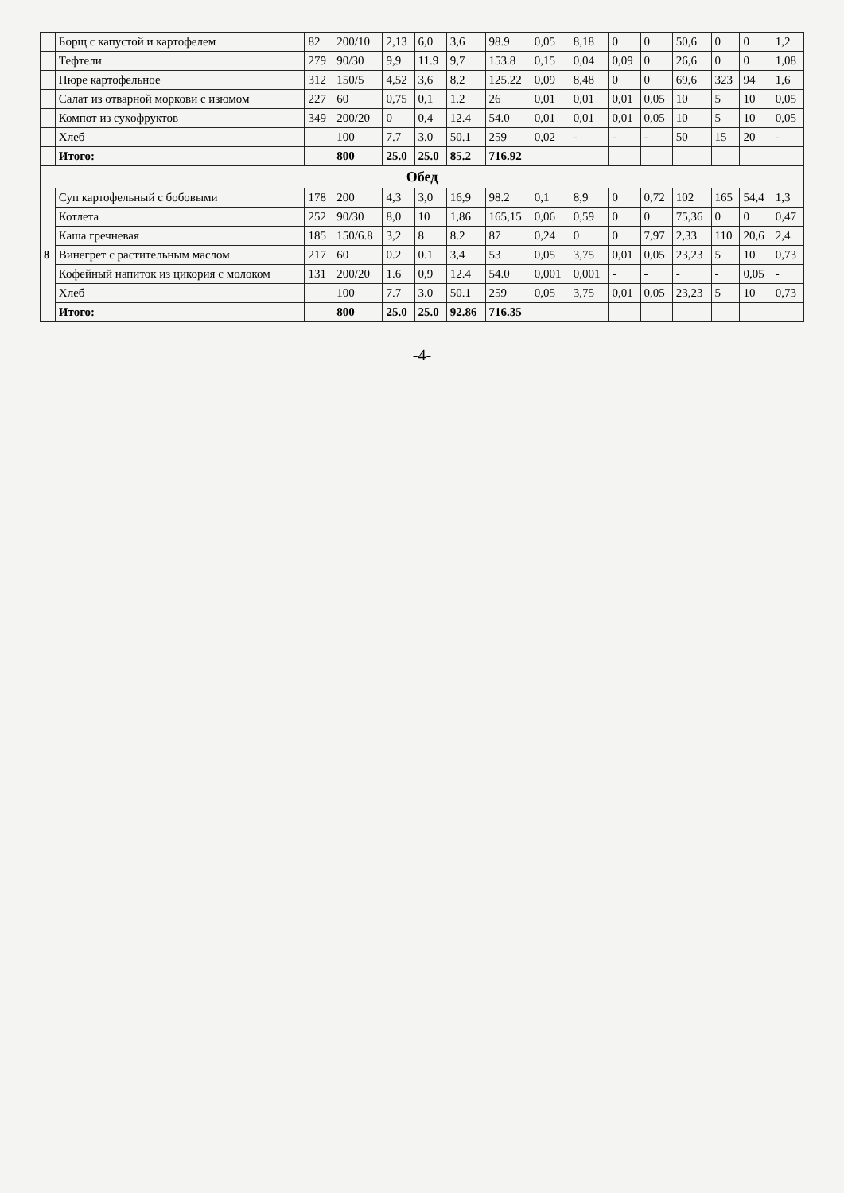| | Борщ с капустой и картофелем | 82 | 200/10 | 2,13 | 6,0 | 3,6 | 98.9 | 0,05 | 8,18 | 0 | 0 | 50,6 | 0 | 0 | 1,2 |
| | Тефтели | 279 | 90/30 | 9,9 | 11.9 | 9,7 | 153.8 | 0,15 | 0,04 | 0,09 | 0 | 26,6 | 0 | 0 | 1,08 |
| | Пюре картофельное | 312 | 150/5 | 4,52 | 3,6 | 8,2 | 125.22 | 0,09 | 8,48 | 0 | 0 | 69,6 | 323 | 94 | 1,6 |
| | Салат из отварной моркови с изюмом | 227 | 60 | 0,75 | 0,1 | 1.2 | 26 | 0,01 | 0,01 | 0,01 | 0,05 | 10 | 5 | 10 | 0,05 |
| | Компот из сухофруктов | 349 | 200/20 | 0 | 0,4 | 12.4 | 54.0 | 0,01 | 0,01 | 0,01 | 0,05 | 10 | 5 | 10 | 0,05 |
| | Хлеб | | 100 | 7.7 | 3.0 | 50.1 | 259 | 0,02 | - | - | - | 50 | 15 | 20 | - |
| | Итого: | | 800 | 25.0 | 25.0 | 85.2 | 716.92 | | | | | | | | |
| Обед | | | | | | | | | | | | | | | |
| 8 | Суп картофельный с бобовыми | 178 | 200 | 4,3 | 3,0 | 16,9 | 98.2 | 0,1 | 8,9 | 0 | 0,72 | 102 | 165 | 54,4 | 1,3 |
| | Котлета | 252 | 90/30 | 8,0 | 10 | 1,86 | 165,15 | 0,06 | 0,59 | 0 | 0 | 75,36 | 0 | 0 | 0,47 |
| | Каша гречневая | 185 | 150/6.8 | 3,2 | 8 | 8.2 | 87 | 0,24 | 0 | 0 | 7,97 | 2,33 | 110 | 20,6 | 2,4 |
| | Винегрет с растительным маслом | 217 | 60 | 0.2 | 0.1 | 3,4 | 53 | 0,05 | 3,75 | 0,01 | 0,05 | 23,23 | 5 | 10 | 0,73 |
| | Кофейный напиток из цикория с молоком | 131 | 200/20 | 1.6 | 0,9 | 12.4 | 54.0 | 0,001 | 0,001 | - | - | - | - | 0,05 | - |
| | Хлеб | | 100 | 7.7 | 3.0 | 50.1 | 259 | 0,05 | 3,75 | 0,01 | 0,05 | 23,23 | 5 | 10 | 0,73 |
| | Итого: | | 800 | 25.0 | 25.0 | 92.86 | 716.35 | | | | | | | | |
-4-